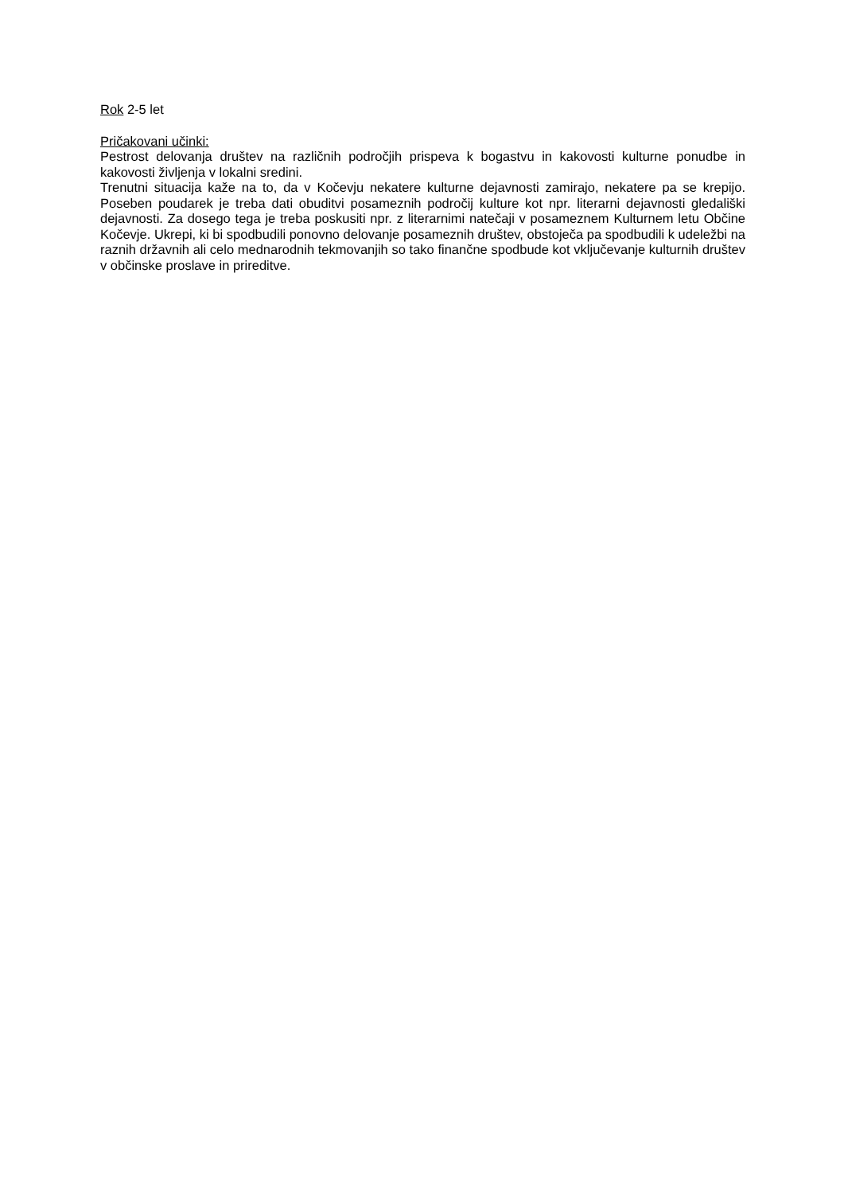Rok 2-5 let
Pričakovani učinki:
Pestrost delovanja društev na različnih področjih prispeva k bogastvu in kakovosti kulturne ponudbe in kakovosti življenja v lokalni sredini.
Trenutni situacija kaže na to, da v Kočevju nekatere kulturne dejavnosti zamirajo, nekatere pa se krepijo. Poseben poudarek je treba dati obuditvi posameznih področij kulture kot npr. literarni dejavnosti gledališki dejavnosti. Za dosego tega je treba poskusiti npr. z literarnimi natečaji v posameznem Kulturnem letu Občine Kočevje. Ukrepi, ki bi spodbudili ponovno delovanje posameznih društev, obstoječa pa spodbudili k udeležbi na raznih državnih ali celo mednarodnih tekmovanjih so tako finančne spodbude kot vključevanje kulturnih društev v občinske proslave in prireditve.